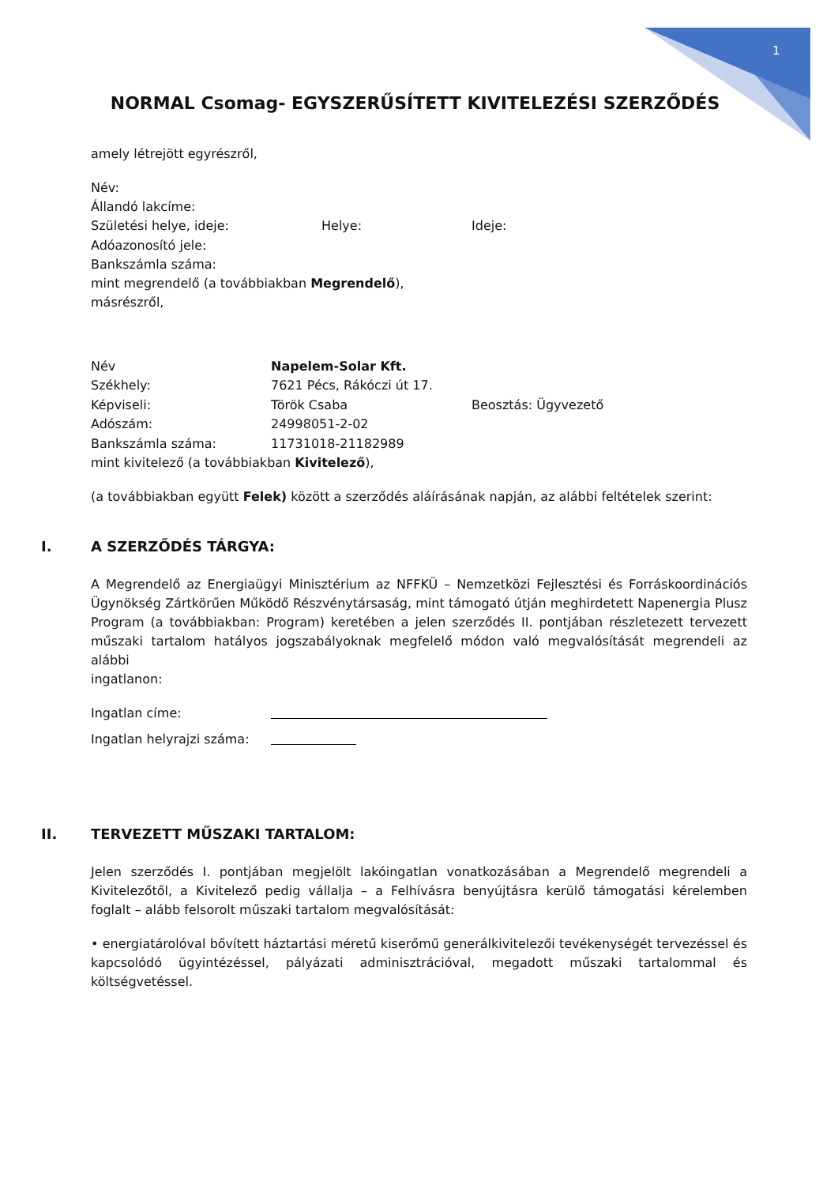1
NORMAL Csomag- EGYSZERŰSÍTETT KIVITELEZÉSI SZERZŐDÉS
amely létrejött egyrészről,
Név:
Állandó lakcíme:
Születési helye, ideje: Helye: Ideje:
Adóazonosító jele:
Bankszámla száma:
mint megrendelő (a továbbiakban Megrendelő),
másrészről,
Név Napelem-Solar Kft.
Székhely: 7621 Pécs, Rákóczi út 17.
Képviseli: Török Csaba Beosztás: Ügyvezető
Adószám: 24998051-2-02
Bankszámla száma: 11731018-21182989
mint kivitelező (a továbbiakban Kivitelező),
(a továbbiakban együtt Felek) között a szerződés aláírásának napján, az alábbi feltételek szerint:
I. A SZERZŐDÉS TÁRGYA:
A Megrendelő az Energiaügyi Minisztérium az NFFKÜ – Nemzetközi Fejlesztési és Forráskoordinációs Ügynökség Zártkörűen Működő Részvénytársaság, mint támogató útján meghirdetett Napenergia Plusz Program (a továbbiakban: Program) keretében a jelen szerződés II. pontjában részletezett tervezett műszaki tartalom hatályos jogszabályoknak megfelelő módon való megvalósítását megrendeli az alábbi
ingatlanon:
Ingatlan címe:
Ingatlan helyrajzi száma:
II. TERVEZETT MŰSZAKI TARTALOM:
Jelen szerződés I. pontjában megjelölt lakóingatlan vonatkozásában a Megrendelő megrendeli a Kivitelezőtől, a Kivitelező pedig vállalja – a Felhívásra benyújtásra kerülő támogatási kérelemben foglalt – alább felsorolt műszaki tartalom megvalósítását:
• energiatárolóval bővített háztartási méretű kiserőmű generálkivitelezői tevékenységét tervezéssel és kapcsolódó ügyintézéssel, pályázati adminisztrációval, megadott műszaki tartalommal és költségvetéssel.